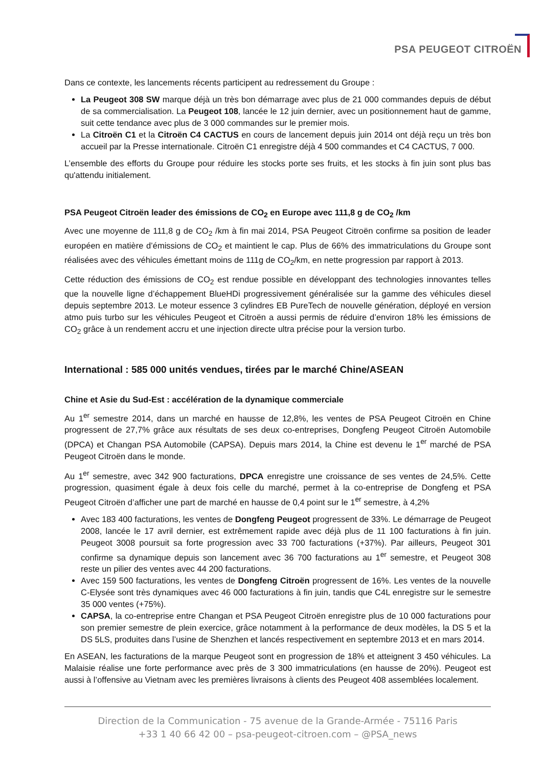PSA PEUGEOT CITROËN
Dans ce contexte, les lancements récents participent au redressement du Groupe :
La Peugeot 308 SW marque déjà un très bon démarrage avec plus de 21 000 commandes depuis de début de sa commercialisation. La Peugeot 108, lancée le 12 juin dernier, avec un positionnement haut de gamme, suit cette tendance avec plus de 3 000 commandes sur le premier mois.
La Citroën C1 et la Citroën C4 CACTUS en cours de lancement depuis juin 2014 ont déjà reçu un très bon accueil par la Presse internationale. Citroën C1 enregistre déjà 4 500 commandes et C4 CACTUS, 7 000.
L’ensemble des efforts du Groupe pour réduire les stocks porte ses fruits, et les stocks à fin juin sont plus bas qu'attendu initialement.
PSA Peugeot Citroën leader des émissions de CO<sub>2</sub> en Europe avec 111,8 g de CO<sub>2</sub> /km
Avec une moyenne de 111,8 g de CO<sub>2</sub> /km à fin mai 2014, PSA Peugeot Citroën confirme sa position de leader européen en matière d’émissions de CO<sub>2</sub> et maintient le cap. Plus de 66% des immatriculations du Groupe sont réalisées avec des véhicules émettant moins de 111g de CO<sub>2</sub>/km, en nette progression par rapport à 2013.
Cette réduction des émissions de CO<sub>2</sub> est rendue possible en développant des technologies innovantes telles que la nouvelle ligne d’échappement BlueHDi progressivement généralisée sur la gamme des véhicules diesel depuis septembre 2013. Le moteur essence 3 cylindres EB PureTech de nouvelle génération, déployé en version atmo puis turbo sur les véhicules Peugeot et Citroën a aussi permis de réduire d’environ 18% les émissions de CO<sub>2</sub> grâce à un rendement accru et une injection directe ultra précise pour la version turbo.
International : 585 000 unités vendues, tirées par le marché Chine/ASEAN
Chine et Asie du Sud-Est : accélération de la dynamique commerciale
Au 1<sup>er</sup> semestre 2014, dans un marché en hausse de 12,8%, les ventes de PSA Peugeot Citroën en Chine progressent de 27,7% grâce aux résultats de ses deux co-entreprises, Dongfeng Peugeot Citroën Automobile (DPCA) et Changan PSA Automobile (CAPSA). Depuis mars 2014, la Chine est devenu le 1<sup>er</sup> marché de PSA Peugeot Citroën dans le monde.
Au 1<sup>er</sup> semestre, avec 342 900 facturations, DPCA enregistre une croissance de ses ventes de 24,5%. Cette progression, quasiment égale à deux fois celle du marché, permet à la co-entreprise de Dongfeng et PSA Peugeot Citroën d’afficher une part de marché en hausse de 0,4 point sur le 1<sup>er</sup> semestre, à 4,2%
Avec 183 400 facturations, les ventes de Dongfeng Peugeot progressent de 33%. Le démarrage de Peugeot 2008, lancée le 17 avril dernier, est extrêmement rapide avec déjà plus de 11 100 facturations à fin juin. Peugeot 3008 poursuit sa forte progression avec 33 700 facturations (+37%). Par ailleurs, Peugeot 301 confirme sa dynamique depuis son lancement avec 36 700 facturations au 1<sup>er</sup> semestre, et Peugeot 308 reste un pilier des ventes avec 44 200 facturations.
Avec 159 500 facturations, les ventes de Dongfeng Citroën progressent de 16%. Les ventes de la nouvelle C-Elysée sont très dynamiques avec 46 000 facturations à fin juin, tandis que C4L enregistre sur le semestre 35 000 ventes (+75%).
CAPSA, la co-entreprise entre Changan et PSA Peugeot Citroën enregistre plus de 10 000 facturations pour son premier semestre de plein exercice, grâce notamment à la performance de deux modèles, la DS 5 et la DS 5LS, produites dans l’usine de Shenzhen et lancés respectivement en septembre 2013 et en mars 2014.
En ASEAN, les facturations de la marque Peugeot sont en progression de 18% et atteignent 3 450 véhicules. La Malaisie réalise une forte performance avec près de 3 300 immatriculations (en hausse de 20%). Peugeot est aussi à l’offensive au Vietnam avec les premières livraisons à clients des Peugeot 408 assemblées localement.
Direction de la Communication - 75 avenue de la Grande-Armée - 75116 Paris
+33 1 40 66 42 00 – psa-peugeot-citroen.com – @PSA_news